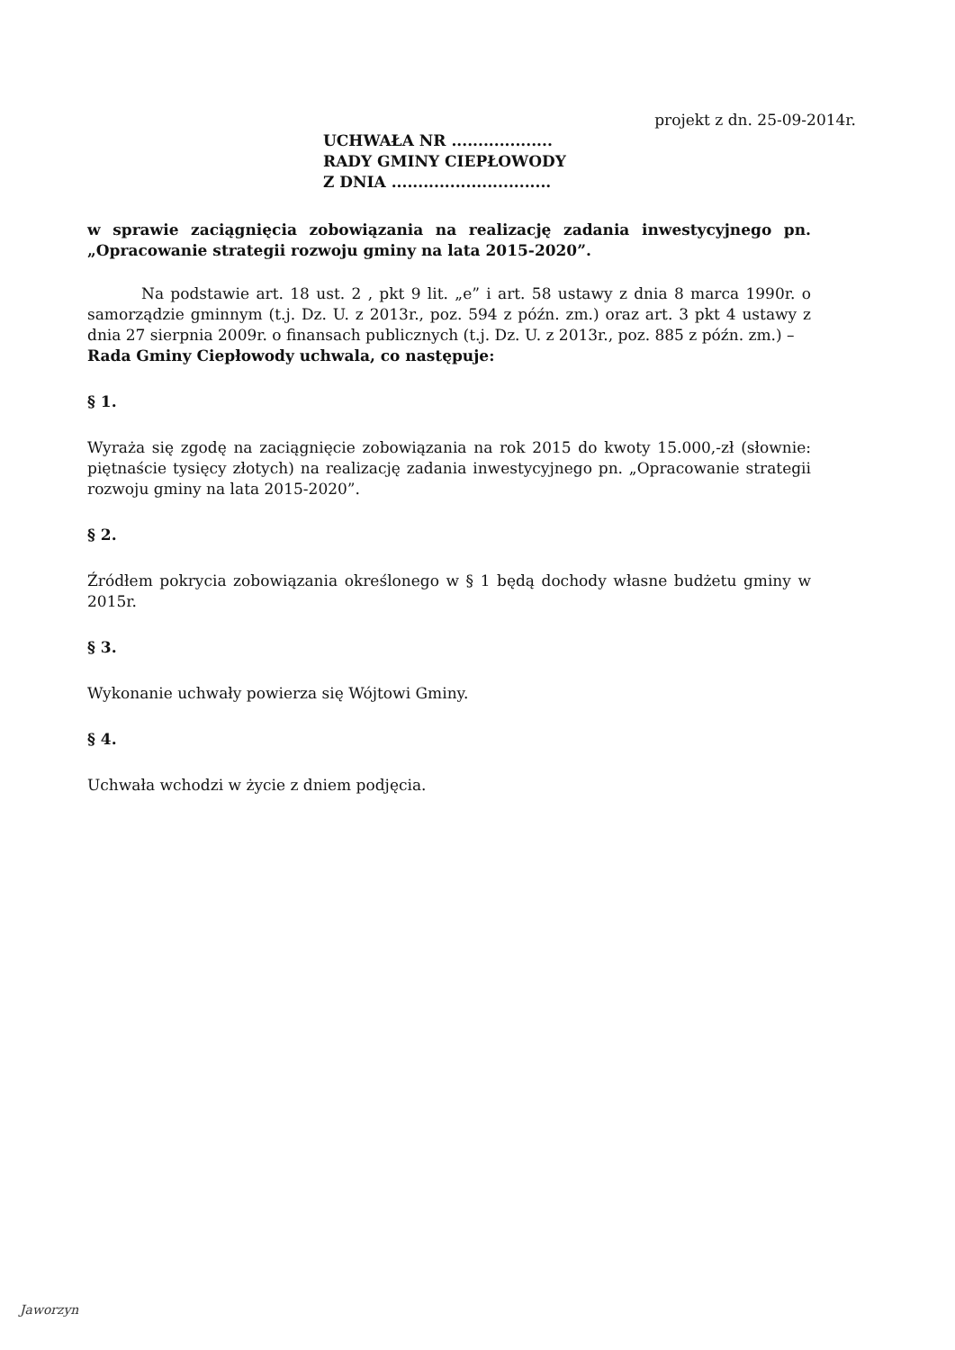projekt z dn. 25-09-2014r.
UCHWAŁA NR ...................
RADY GMINY CIEPŁOWODY
Z DNIA ..............................
w sprawie zaciągnięcia zobowiązania na realizację zadania inwestycyjnego pn. „Opracowanie strategii rozwoju gminy na lata 2015-2020”.
Na podstawie art. 18 ust. 2 , pkt 9 lit. „e” i art. 58 ustawy z dnia 8 marca 1990r. o samorządzie gminnym (t.j. Dz. U. z 2013r., poz. 594 z późn. zm.) oraz art. 3 pkt 4 ustawy z dnia 27 sierpnia 2009r. o finansach publicznych (t.j. Dz. U. z 2013r., poz. 885 z późn. zm.) –
Rada Gminy Ciepłowody uchwala, co następuje:
§ 1.
Wyraża się zgodę na zaciągnięcie zobowiązania na rok 2015 do kwoty 15.000,-zł (słownie: piętnaście tysięcy złotych) na realizację zadania inwestycyjnego pn. „Opracowanie strategii rozwoju gminy na lata 2015-2020”.
§ 2.
Źródłem pokrycia zobowiązania określonego w § 1 będą dochody własne budżetu gminy w 2015r.
§ 3.
Wykonanie uchwały powierza się Wójtowi Gminy.
§ 4.
Uchwała wchodzi w życie z dniem podjęcia.
Jaworzyn